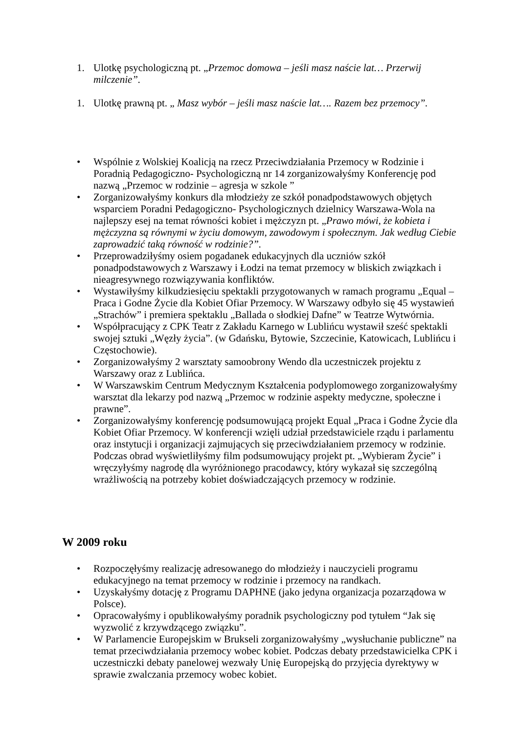1. Ulotkę psychologiczną pt. „Przemoc domowa – jeśli masz naście lat… Przerwij milczenie”.
1. Ulotkę prawną pt. „ Masz wybór – jeśli masz naście lat…. Razem bez przemocy”.
• Wspólnie z Wolskiej Koalicją na rzecz Przeciwdziałania Przemocy w Rodzinie i Poradnią Pedagogiczno- Psychologiczną nr 14 zorganizowałyśmy Konferencję pod nazwą „Przemoc w rodzinie – agresja w szkole ”
• Zorganizowałyśmy konkurs dla młodzieży ze szkół ponadpodstawowych objętych wsparciem Poradni Pedagogiczno- Psychologicznych dzielnicy Warszawa-Wola na najlepszy esej na temat równości kobiet i mężczyzn pt. „Prawo mówi, że kobieta i mężczyzna są równymi w życiu domowym, zawodowym i społecznym. Jak według Ciebie zaprowadzić taką równość w rodzinie?”.
• Przeprowadziłyśmy osiem pogadanek edukacyjnych dla uczniów szkół ponadpodstawowych z Warszawy i Łodzi na temat przemocy w bliskich związkach i nieagresywnego rozwiązywania konfliktów.
• Wystawiłyśmy kilkudziesięciu spektakli przygotowanych w ramach programu „Equal – Praca i Godne Życie dla Kobiet Ofiar Przemocy. W Warszawy odbyło się 45 wystawień „Strachów” i premiera spektaklu „Ballada o słodkiej Dafne” w Teatrze Wytwórnia.
• Współpracujący z CPK Teatr z Zakładu Karnego w Lublińcu wystawił sześć spektakli swojej sztuki „Węzły życia”. (w Gdańsku, Bytowie, Szczecinie, Katowicach, Lublińcu i Częstochowie).
• Zorganizowałyśmy 2 warsztaty samoobrony Wendo dla uczestniczek projektu z Warszawy oraz z Lublińca.
• W Warszawskim Centrum Medycznym Kształcenia podyplomowego zorganizowałyśmy warsztat dla lekarzy pod nazwą „Przemoc w rodzinie aspekty medyczne, społeczne i prawne”.
• Zorganizowałyśmy konferencję podsumowującą projekt Equal „Praca i Godne Życie dla Kobiet Ofiar Przemocy. W konferencji wzięli udział przedstawiciele rządu i parlamentu oraz instytucji i organizacji zajmujących się przeciwdziałaniem przemocy w rodzinie. Podczas obrad wyświetliłyśmy film podsumowujący projekt pt. „Wybieram Życie” i wręczyłyśmy nagrodę dla wyróżnionego pracodawcy, który wykazał się szczególną wrażliwością na potrzeby kobiet doświadczających przemocy w rodzinie.
W 2009 roku
• Rozpoczęłyśmy realizację adresowanego do młodzieży i nauczycieli programu edukacyjnego na temat przemocy w rodzinie i przemocy na randkach.
• Uzyskałyśmy dotację z Programu DAPHNE (jako jedyna organizacja pozarządowa w Polsce).
• Opracowałyśmy i opublikowałyśmy poradnik psychologiczny pod tytułem “Jak się wyzwolić z krzywdzącego związku”.
• W Parlamencie Europejskim w Brukseli zorganizowałyśmy „wysłuchanie publiczne” na temat przeciwdziałania przemocy wobec kobiet. Podczas debaty przedstawicielka CPK i uczestniczki debaty panelowej wezwały Unię Europejską do przyjęcia dyrektywy w sprawie zwalczania przemocy wobec kobiet.